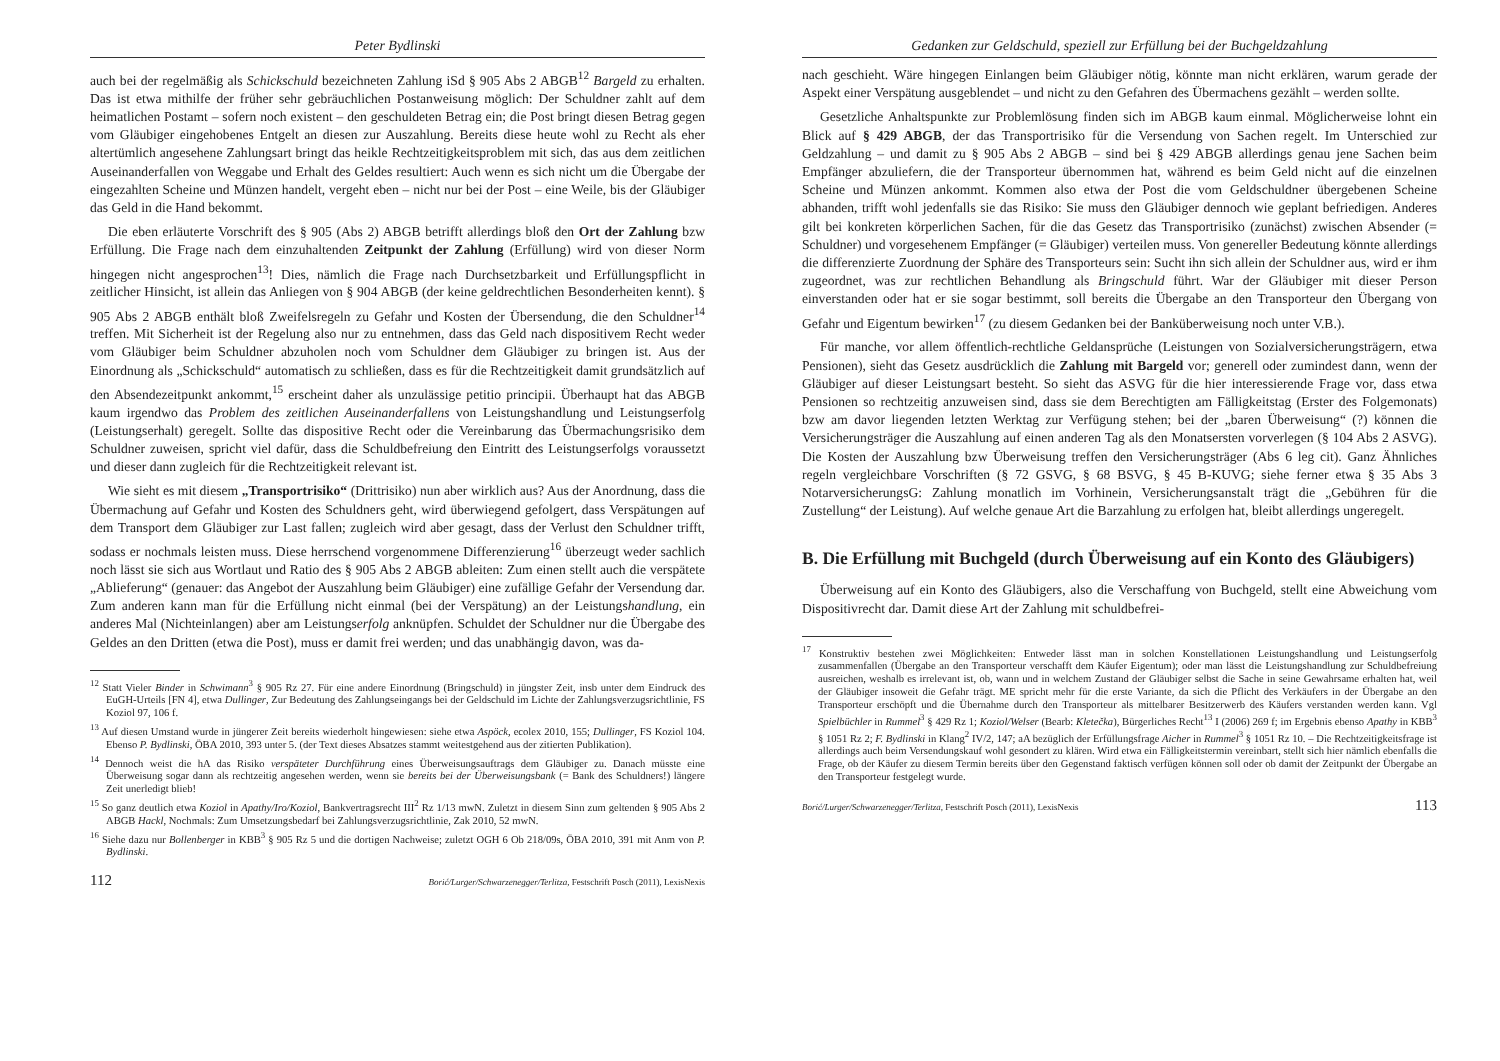Peter Bydlinski
auch bei der regelmäßig als Schickschuld bezeichneten Zahlung iSd § 905 Abs 2 ABGB<sup>12</sup> Bargeld zu erhalten. Das ist etwa mithilfe der früher sehr gebräuchlichen Postanweisung möglich: Der Schuldner zahlt auf dem heimatlichen Postamt – sofern noch existent – den geschuldeten Betrag ein; die Post bringt diesen Betrag gegen vom Gläubiger eingehobenes Entgelt an diesen zur Auszahlung. Bereits diese heute wohl zu Recht als eher altertümlich angesehene Zahlungsart bringt das heikle Rechtzeitigkeitsproblem mit sich, das aus dem zeitlichen Auseinanderfallen von Weggabe und Erhalt des Geldes resultiert: Auch wenn es sich nicht um die Übergabe der eingezahlten Scheine und Münzen handelt, vergeht eben – nicht nur bei der Post – eine Weile, bis der Gläubiger das Geld in die Hand bekommt.
Die eben erläuterte Vorschrift des § 905 (Abs 2) ABGB betrifft allerdings bloß den Ort der Zahlung bzw Erfüllung. Die Frage nach dem einzuhaltenden Zeitpunkt der Zahlung (Erfüllung) wird von dieser Norm hingegen nicht angesprochen<sup>13</sup>! Dies, nämlich die Frage nach Durchsetzbarkeit und Erfüllungspflicht in zeitlicher Hinsicht, ist allein das Anliegen von § 904 ABGB (der keine geldrechtlichen Besonderheiten kennt). § 905 Abs 2 ABGB enthält bloß Zweifelsregeln zu Gefahr und Kosten der Übersendung, die den Schuldner<sup>14</sup> treffen. Mit Sicherheit ist der Regelung also nur zu entnehmen, dass das Geld nach dispositivem Recht weder vom Gläubiger beim Schuldner abzuholen noch vom Schuldner dem Gläubiger zu bringen ist. Aus der Einordnung als „Schickschuld“ automatisch zu schließen, dass es für die Rechtzeitigkeit damit grundsätzlich auf den Absendezeitpunkt ankommt,<sup>15</sup> erscheint daher als unzulässige petitio principii. Überhaupt hat das ABGB kaum irgendwo das Problem des zeitlichen Auseinanderfallens von Leistungshandlung und Leistungserfolg (Leistungserhalt) geregelt. Sollte das dispositive Recht oder die Vereinbarung das Übermachungsrisiko dem Schuldner zuweisen, spricht viel dafür, dass die Schuldbefreiung den Eintritt des Leistungserfolgs voraussetzt und dieser dann zugleich für die Rechtzeitigkeit relevant ist.
Wie sieht es mit diesem „Transportrisiko“ (Drittrisiko) nun aber wirklich aus? Aus der Anordnung, dass die Übermachung auf Gefahr und Kosten des Schuldners geht, wird überwiegend gefolgert, dass Verspätungen auf dem Transport dem Gläubiger zur Last fallen; zugleich wird aber gesagt, dass der Verlust den Schuldner trifft, sodass er nochmals leisten muss. Diese herrschend vorgenommene Differenzierung<sup>16</sup> überzeugt weder sachlich noch lässt sie sich aus Wortlaut und Ratio des § 905 Abs 2 ABGB ableiten: Zum einen stellt auch die verspätete „Ablieferung“ (genauer: das Angebot der Auszahlung beim Gläubiger) eine zufällige Gefahr der Versendung dar. Zum anderen kann man für die Erfüllung nicht einmal (bei der Verspätung) an der Leistungshandlung, ein anderes Mal (Nichteinlangen) aber am Leistungserfolg anknüpfen. Schuldet der Schuldner nur die Übergabe des Geldes an den Dritten (etwa die Post), muss er damit frei werden; und das unabhängig davon, was da-
<sup>12</sup> Statt Vieler Binder in Schwimann<sup>3</sup> § 905 Rz 27. Für eine andere Einordnung (Bringschuld) in jüngster Zeit, insb unter dem Eindruck des EuGH-Urteils [FN 4], etwa Dullinger, Zur Bedeutung des Zahlungseingangs bei der Geldschuld im Lichte der Zahlungsverzugsrichtlinie, FS Koziol 97, 106 f.
<sup>13</sup> Auf diesen Umstand wurde in jüngerer Zeit bereits wiederholt hingewiesen: siehe etwa Aspöck, ecolex 2010, 155; Dullinger, FS Koziol 104. Ebenso P. Bydlinski, ÖBA 2010, 393 unter 5. (der Text dieses Absatzes stammt weitestgehend aus der zitierten Publikation).
<sup>14</sup> Dennoch weist die hA das Risiko verspäteter Durchführung eines Überweisungsauftrags dem Gläubiger zu. Danach müsste eine Überweisung sogar dann als rechtzeitig angesehen werden, wenn sie bereits bei der Überweisungsbank (= Bank des Schuldners!) längere Zeit unerledigt blieb!
<sup>15</sup> So ganz deutlich etwa Koziol in Apathy/Iro/Koziol, Bankvertragsrecht III<sup>2</sup> Rz 1/13 mwN. Zuletzt in diesem Sinn zum geltenden § 905 Abs 2 ABGB Hackl, Nochmals: Zum Umsetzungsbedarf bei Zahlungsverzugsrichtlinie, Zak 2010, 52 mwN.
<sup>16</sup> Siehe dazu nur Bollenberger in KBB<sup>3</sup> § 905 Rz 5 und die dortigen Nachweise; zuletzt OGH 6 Ob 218/09s, ÖBA 2010, 391 mit Anm von P. Bydlinski.
112 Borić/Lurger/Schwarzenegger/Terlitza, Festschrift Posch (2011), LexisNexis
Gedanken zur Geldschuld, speziell zur Erfüllung bei der Buchgeldzahlung
nach geschieht. Wäre hingegen Einlangen beim Gläubiger nötig, könnte man nicht erklären, warum gerade der Aspekt einer Verspätung ausgeblendet – und nicht zu den Gefahren des Übermachens gezählt – werden sollte.
Gesetzliche Anhaltspunkte zur Problemlösung finden sich im ABGB kaum einmal. Möglicherweise lohnt ein Blick auf § 429 ABGB, der das Transportrisiko für die Versendung von Sachen regelt. Im Unterschied zur Geldzahlung – und damit zu § 905 Abs 2 ABGB – sind bei § 429 ABGB allerdings genau jene Sachen beim Empfänger abzuliefern, die der Transporteur übernommen hat, während es beim Geld nicht auf die einzelnen Scheine und Münzen ankommt. Kommen also etwa der Post die vom Geldschuldner übergebenen Scheine abhanden, trifft wohl jedenfalls sie das Risiko: Sie muss den Gläubiger dennoch wie geplant befriedigen. Anderes gilt bei konkreten körperlichen Sachen, für die das Gesetz das Transportrisiko (zunächst) zwischen Absender (= Schuldner) und vorgesehenem Empfänger (= Gläubiger) verteilen muss. Von genereller Bedeutung könnte allerdings die differenzierte Zuordnung der Sphäre des Transporteurs sein: Sucht ihn sich allein der Schuldner aus, wird er ihm zugeordnet, was zur rechtlichen Behandlung als Bringschuld führt. War der Gläubiger mit dieser Person einverstanden oder hat er sie sogar bestimmt, soll bereits die Übergabe an den Transporteur den Übergang von Gefahr und Eigentum bewirken<sup>17</sup> (zu diesem Gedanken bei der Banküberweisung noch unter V.B.).
Für manche, vor allem öffentlich-rechtliche Geldansprüche (Leistungen von Sozialversicherungsträgern, etwa Pensionen), sieht das Gesetz ausdrücklich die Zahlung mit Bargeld vor; generell oder zumindest dann, wenn der Gläubiger auf dieser Leistungsart besteht. So sieht das ASVG für die hier interessierende Frage vor, dass etwa Pensionen so rechtzeitig anzuweisen sind, dass sie dem Berechtigten am Fälligkeitstag (Erster des Folgemonats) bzw am davor liegenden letzten Werktag zur Verfügung stehen; bei der „baren Überweisung“ (?) können die Versicherungsträger die Auszahlung auf einen anderen Tag als den Monatsersten vorverlegen (§ 104 Abs 2 ASVG). Die Kosten der Auszahlung bzw Überweisung treffen den Versicherungsträger (Abs 6 leg cit). Ganz Ähnliches regeln vergleichbare Vorschriften (§ 72 GSVG, § 68 BSVG, § 45 B-KUVG; siehe ferner etwa § 35 Abs 3 NotarversicherungsG: Zahlung monatlich im Vorhinein, Versicherungsanstalt trägt die „Gebühren für die Zustellung“ der Leistung). Auf welche genaue Art die Barzahlung zu erfolgen hat, bleibt allerdings ungeregelt.
B. Die Erfüllung mit Buchgeld (durch Überweisung auf ein Konto des Gläubigers)
Überweisung auf ein Konto des Gläubigers, also die Verschaffung von Buchgeld, stellt eine Abweichung vom Dispositivrecht dar. Damit diese Art der Zahlung mit schuldbefrei-
<sup>17</sup> Konstruktiv bestehen zwei Möglichkeiten: Entweder lässt man in solchen Konstellationen Leistungshandlung und Leistungserfolg zusammenfallen (Übergabe an den Transporteur verschafft dem Käufer Eigentum); oder man lässt die Leistungshandlung zur Schuldbefreiung ausreichen, weshalb es irrelevant ist, ob, wann und in welchem Zustand der Gläubiger selbst die Sache in seine Gewahrsame erhalten hat, weil der Gläubiger insoweit die Gefahr trägt. ME spricht mehr für die erste Variante, da sich die Pflicht des Verkäufers in der Übergabe an den Transporteur erschöpft und die Übernahme durch den Transporteur als mittelbarer Besitzerwerb des Käufers verstanden werden kann. Vgl Spielbüchler in Rummel<sup>3</sup> § 429 Rz 1; Koziol/Welser (Bearb: Kletečka), Bürgerliches Recht<sup>13</sup> I (2006) 269 f; im Ergebnis ebenso Apathy in KBB<sup>3</sup> § 1051 Rz 2; F. Bydlinski in Klang<sup>2</sup> IV/2, 147; aA bezüglich der Erfüllungsfrage Aicher in Rummel<sup>3</sup> § 1051 Rz 10. – Die Rechtzeitigkeitsfrage ist allerdings auch beim Versendungskauf wohl gesondert zu klären. Wird etwa ein Fälligkeitstermin vereinbart, stellt sich hier nämlich ebenfalls die Frage, ob der Käufer zu diesem Termin bereits über den Gegenstand faktisch verfügen können soll oder ob damit der Zeitpunkt der Übergabe an den Transporteur festgelegt wurde.
Borić/Lurger/Schwarzenegger/Terlitza, Festschrift Posch (2011), LexisNexis 113